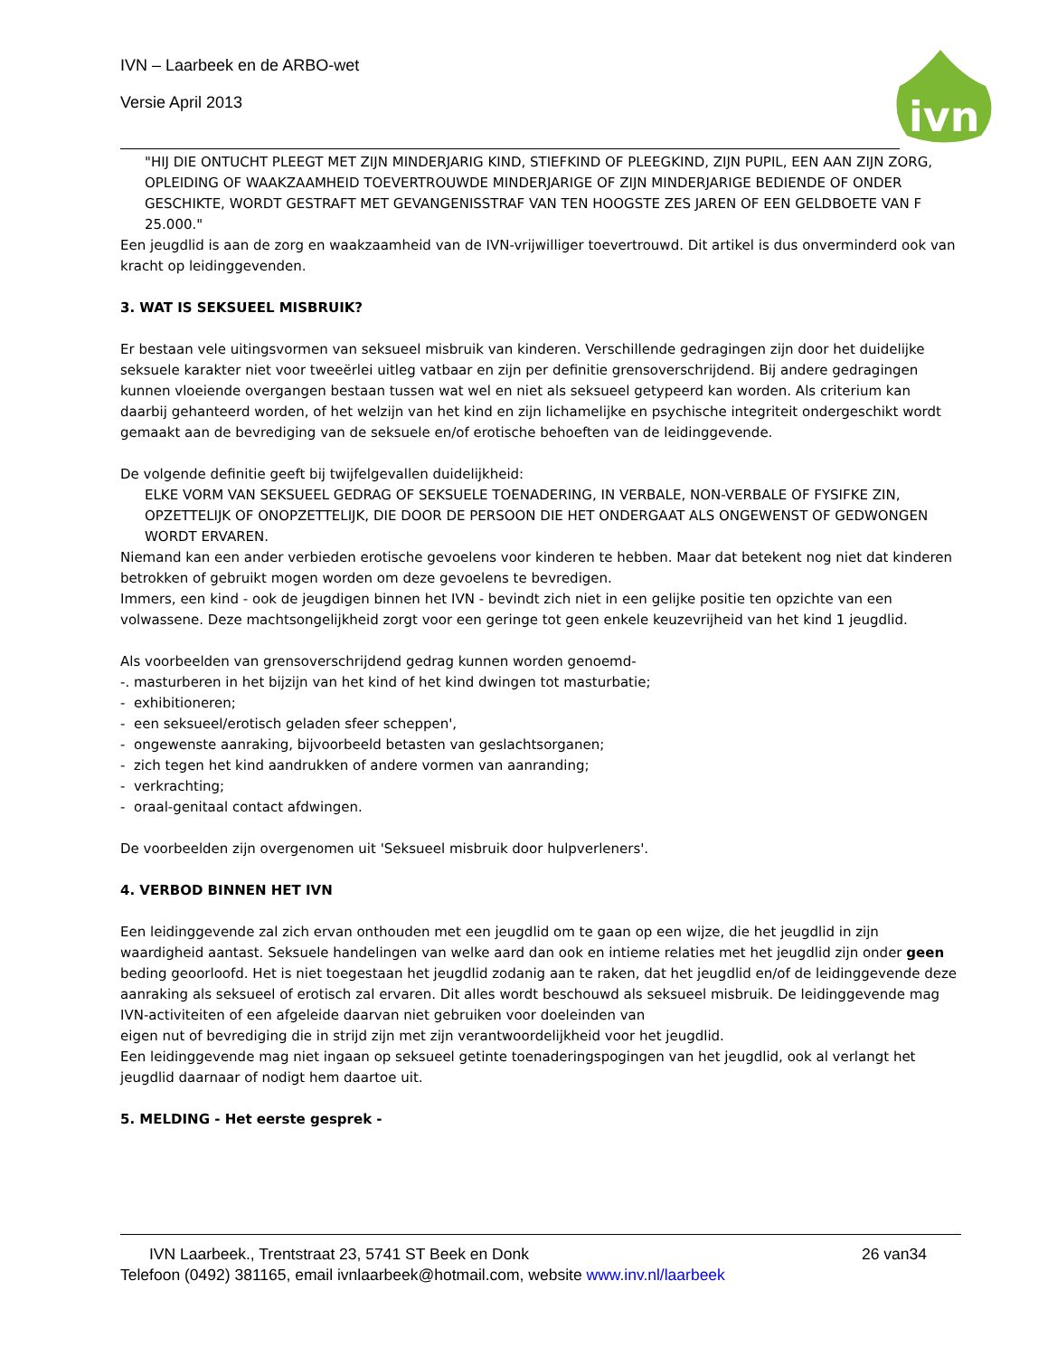IVN – Laarbeek en de ARBO-wet
Versie April 2013
ivn
"HIJ DIE ONTUCHT PLEEGT MET ZIJN MINDERJARIG KIND, STIEFKIND OF PLEEGKIND, ZIJN PUPIL, EEN AAN ZIJN ZORG, OPLEIDING OF WAAKZAAMHEID TOEVERTROUWDE MINDERJARIGE OF ZIJN MINDERJARIGE BEDIENDE OF ONDER GESCHIKTE, WORDT GESTRAFT MET GEVANGENISSTRAF VAN TEN HOOGSTE ZES JAREN OF EEN GELDBOETE VAN F 25.000."
Een jeugdlid is aan de zorg en waakzaamheid van de IVN-vrijwilliger toevertrouwd. Dit artikel is dus onverminderd ook van kracht op leidinggevenden.
3. WAT IS SEKSUEEL MISBRUIK?
Er bestaan vele uitingsvormen van seksueel misbruik van kinderen. Verschillende gedragingen zijn door het duidelijke seksuele karakter niet voor tweeërlei uitleg vatbaar en zijn per definitie grensoverschrijdend. Bij andere gedragingen kunnen vloeiende overgangen bestaan tussen wat wel en niet als seksueel getypeerd kan worden. Als criterium kan daarbij gehanteerd worden, of het welzijn van het kind en zijn lichamelijke en psychische integriteit ondergeschikt wordt gemaakt aan de bevrediging van de seksuele en/of erotische behoeften van de leidinggevende.
De volgende definitie geeft bij twijfelgevallen duidelijkheid:
ELKE VORM VAN SEKSUEEL GEDRAG OF SEKSUELE TOENADERING, IN VERBALE, NON-VERBALE OF FYSIFKE ZIN, OPZETTELIJK OF ONOPZETTELIJK, DIE DOOR DE PERSOON DIE HET ONDERGAAT ALS ONGEWENST OF GEDWONGEN WORDT ERVAREN.
Niemand kan een ander verbieden erotische gevoelens voor kinderen te hebben. Maar dat betekent nog niet dat kinderen betrokken of gebruikt mogen worden om deze gevoelens te bevredigen.
Immers, een kind - ook de jeugdigen binnen het IVN - bevindt zich niet in een gelijke positie ten opzichte van een volwassene. Deze machtsongelijkheid zorgt voor een geringe tot geen enkele keuzevrijheid van het kind 1 jeugdlid.
Als voorbeelden van grensoverschrijdend gedrag kunnen worden genoemd-
-. masturberen in het bijzijn van het kind of het kind dwingen tot masturbatie;
- exhibitioneren;
- een seksueel/erotisch geladen sfeer scheppen',
- ongewenste aanraking, bijvoorbeeld betasten van geslachtsorganen;
- zich tegen het kind aandrukken of andere vormen van aanranding;
- verkrachting;
- oraal-genitaal contact afdwingen.
De voorbeelden zijn overgenomen uit 'Seksueel misbruik door hulpverleners'.
4. VERBOD BINNEN HET IVN
Een leidinggevende zal zich ervan onthouden met een jeugdlid om te gaan op een wijze, die het jeugdlid in zijn waardigheid aantast. Seksuele handelingen van welke aard dan ook en intieme relaties met het jeugdlid zijn onder geen beding geoorloofd. Het is niet toegestaan het jeugdlid zodanig aan te raken, dat het jeugdlid en/of de leidinggevende deze aanraking als seksueel of erotisch zal ervaren. Dit alles wordt beschouwd als seksueel misbruik. De leidinggevende mag IVN-activiteiten of een afgeleide daarvan niet gebruiken voor doeleinden van
eigen nut of bevrediging die in strijd zijn met zijn verantwoordelijkheid voor het jeugdlid.
Een leidinggevende mag niet ingaan op seksueel getinte toenaderingspogingen van het jeugdlid, ook al verlangt het jeugdlid daarnaar of nodigt hem daartoe uit.
5. MELDING - Het eerste gesprek -
IVN Laarbeek., Trentstraat 23, 5741 ST Beek en Donk 26 van34
Telefoon (0492) 381165, email ivnlaarbeek@hotmail.com, website www.inv.nl/laarbeek